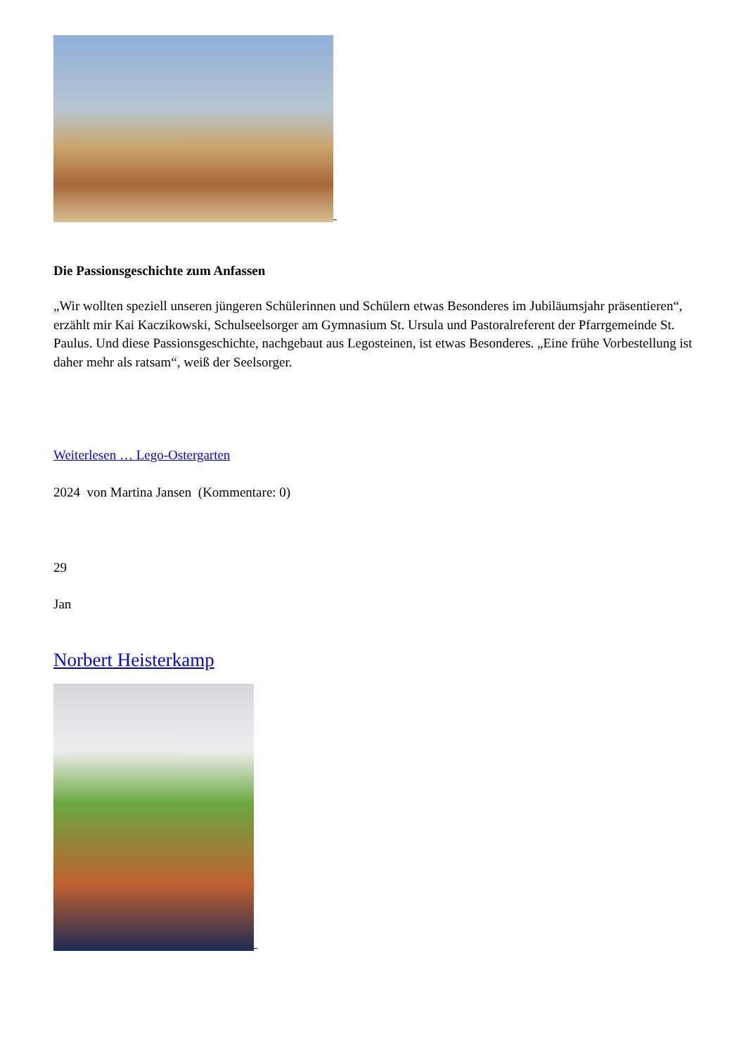Die Passionsgeschichte zum Anfassen
„Wir wollten speziell unseren jüngeren Schülerinnen und Schülern etwas Besonderes im Jubiläumsjahr präsentieren“, erzählt mir Kai Kaczikowski, Schulseelsorger am Gymnasium St. Ursula und Pastoralreferent der Pfarrgemeinde St. Paulus. Und diese Passionsgeschichte, nachgebaut aus Legosteinen, ist etwas Besonderes. „Eine frühe Vorbestellung ist daher mehr als ratsam“, weiß der Seelsorger.
Weiterlesen … Lego-Ostergarten
2024 von Martina Jansen (Kommentare: 0)
29
Jan
Norbert Heisterkamp